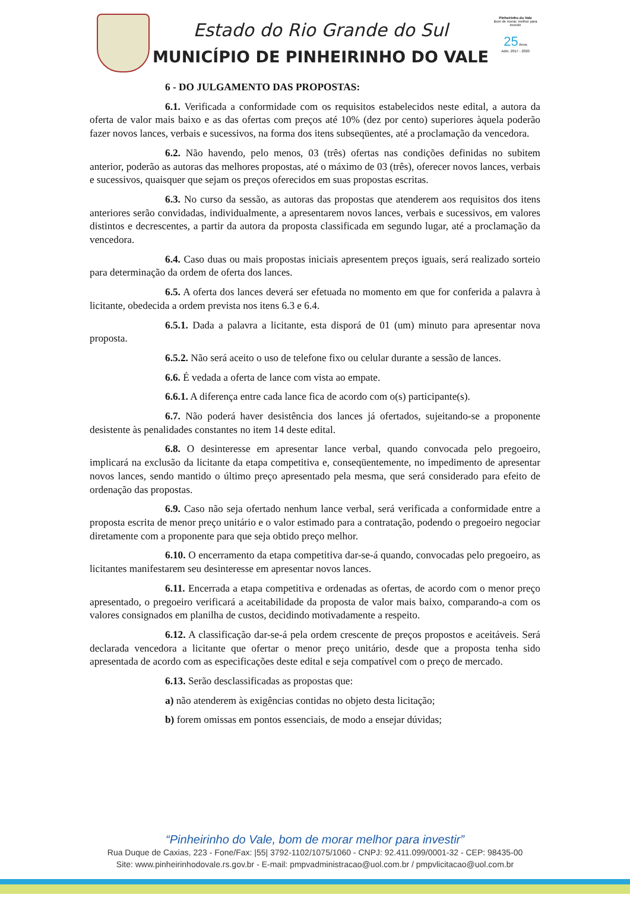Estado do Rio Grande do Sul
MUNICÍPIO DE PINHEIRINHO DO VALE
Pinheirinho do Vale
Bom de morar, melhor para investir
25 Anos
Adm. 2017 - 2020
6 - DO JULGAMENTO DAS PROPOSTAS:
6.1. Verificada a conformidade com os requisitos estabelecidos neste edital, a autora da oferta de valor mais baixo e as das ofertas com preços até 10% (dez por cento) superiores àquela poderão fazer novos lances, verbais e sucessivos, na forma dos itens subseqüentes, até a proclamação da vencedora.
6.2. Não havendo, pelo menos, 03 (três) ofertas nas condições definidas no subitem anterior, poderão as autoras das melhores propostas, até o máximo de 03 (três), oferecer novos lances, verbais e sucessivos, quaisquer que sejam os preços oferecidos em suas propostas escritas.
6.3. No curso da sessão, as autoras das propostas que atenderem aos requisitos dos itens anteriores serão convidadas, individualmente, a apresentarem novos lances, verbais e sucessivos, em valores distintos e decrescentes, a partir da autora da proposta classificada em segundo lugar, até a proclamação da vencedora.
6.4. Caso duas ou mais propostas iniciais apresentem preços iguais, será realizado sorteio para determinação da ordem de oferta dos lances.
6.5. A oferta dos lances deverá ser efetuada no momento em que for conferida a palavra à licitante, obedecida a ordem prevista nos itens 6.3 e 6.4.
6.5.1. Dada a palavra a licitante, esta disporá de 01 (um) minuto para apresentar nova proposta.
6.5.2. Não será aceito o uso de telefone fixo ou celular durante a sessão de lances.
6.6. É vedada a oferta de lance com vista ao empate.
6.6.1. A diferença entre cada lance fica de acordo com o(s) participante(s).
6.7. Não poderá haver desistência dos lances já ofertados, sujeitando-se a proponente desistente às penalidades constantes no item 14 deste edital.
6.8. O desinteresse em apresentar lance verbal, quando convocada pelo pregoeiro, implicará na exclusão da licitante da etapa competitiva e, conseqüentemente, no impedimento de apresentar novos lances, sendo mantido o último preço apresentado pela mesma, que será considerado para efeito de ordenação das propostas.
6.9. Caso não seja ofertado nenhum lance verbal, será verificada a conformidade entre a proposta escrita de menor preço unitário e o valor estimado para a contratação, podendo o pregoeiro negociar diretamente com a proponente para que seja obtido preço melhor.
6.10. O encerramento da etapa competitiva dar-se-á quando, convocadas pelo pregoeiro, as licitantes manifestarem seu desinteresse em apresentar novos lances.
6.11. Encerrada a etapa competitiva e ordenadas as ofertas, de acordo com o menor preço apresentado, o pregoeiro verificará a aceitabilidade da proposta de valor mais baixo, comparando-a com os valores consignados em planilha de custos, decidindo motivadamente a respeito.
6.12. A classificação dar-se-á pela ordem crescente de preços propostos e aceitáveis. Será declarada vencedora a licitante que ofertar o menor preço unitário, desde que a proposta tenha sido apresentada de acordo com as especificações deste edital e seja compatível com o preço de mercado.
6.13. Serão desclassificadas as propostas que:
a) não atenderem às exigências contidas no objeto desta licitação;
b) forem omissas em pontos essenciais, de modo a ensejar dúvidas;
“Pinheirinho do Vale, bom de morar melhor para investir”
Rua Duque de Caxias, 223 - Fone/Fax: |55| 3792-1102/1075/1060 - CNPJ: 92.411.099/0001-32 - CEP: 98435-00
Site: www.pinheirinhodovale.rs.gov.br - E-mail: pmpvadministracao@uol.com.br / pmpvlicitacao@uol.com.br